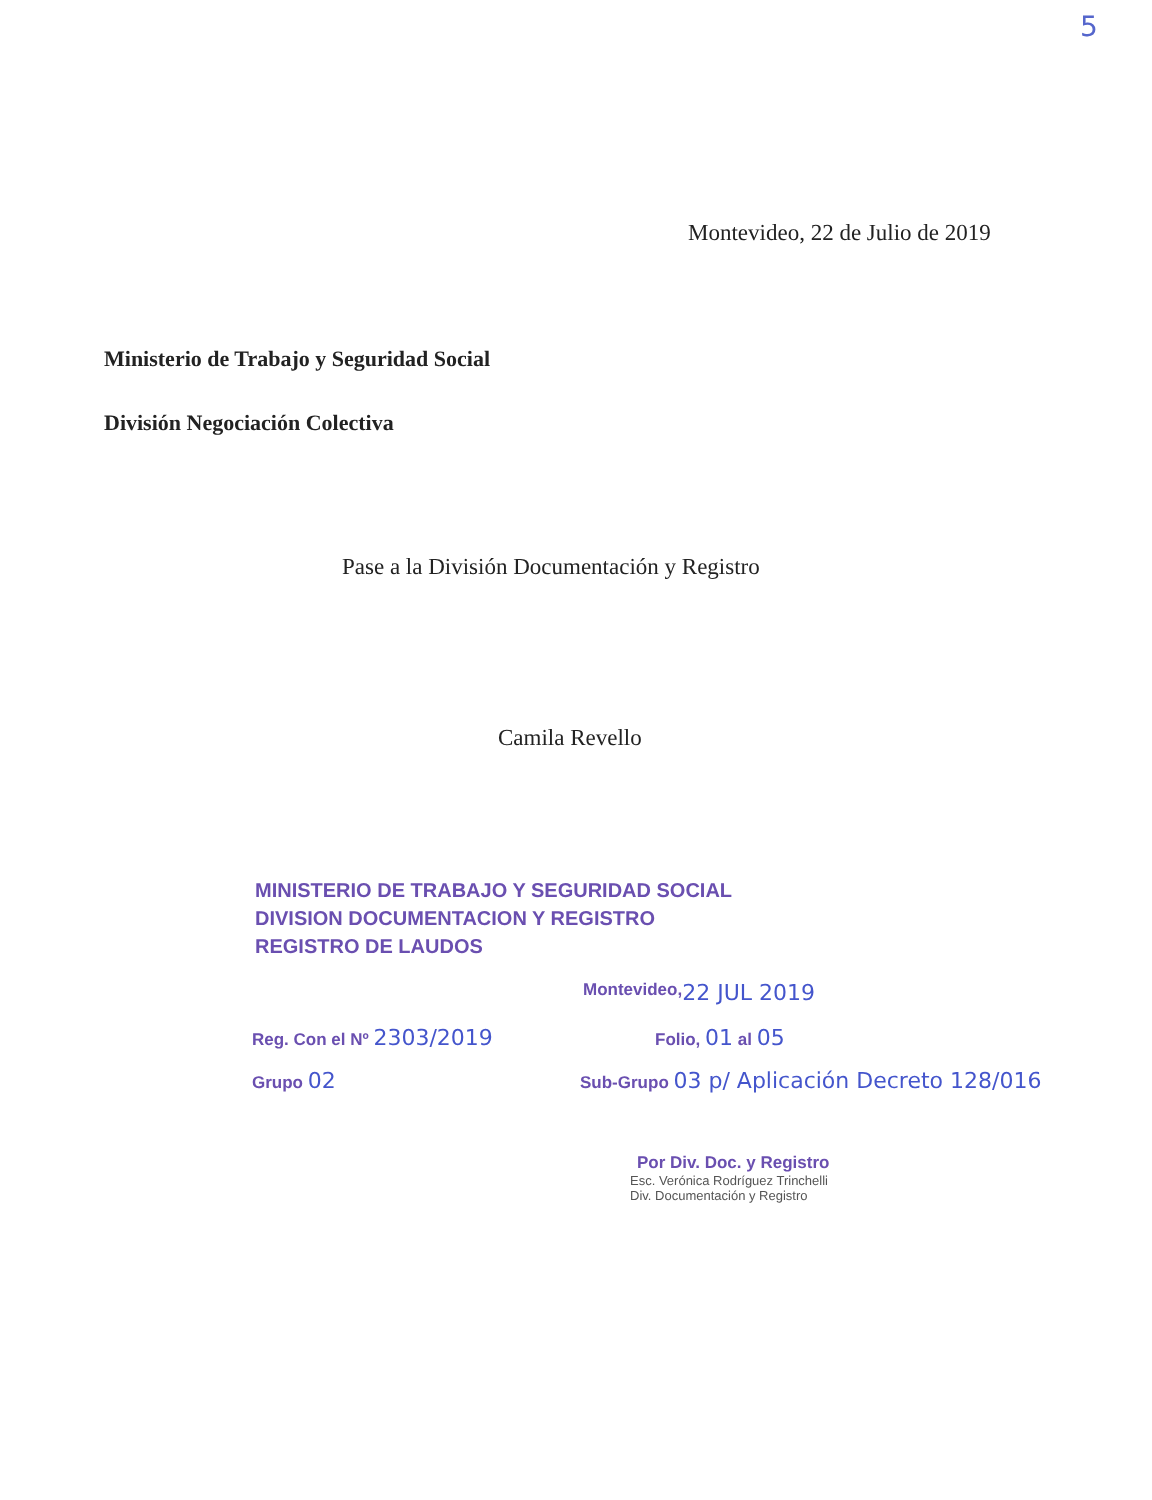5
Montevideo, 22 de Julio de 2019
Ministerio de Trabajo y Seguridad Social
División Negociación Colectiva
Pase a la División Documentación y Registro
Camila Revello
MINISTERIO DE TRABAJO Y SEGURIDAD SOCIAL
DIVISION DOCUMENTACION Y REGISTRO
REGISTRO DE LAUDOS
Montevideo, 22 JUL 2019
Reg. Con el Nº 2303/2019 Folio, 01 al 05
Grupo 02 Sub-Grupo 03 p/ Aplicación Decreto 128/016
Por Div. Doc. y Registro
Esc. Verónica Rodríguez Trinchelli
Div. Documentación y Registro